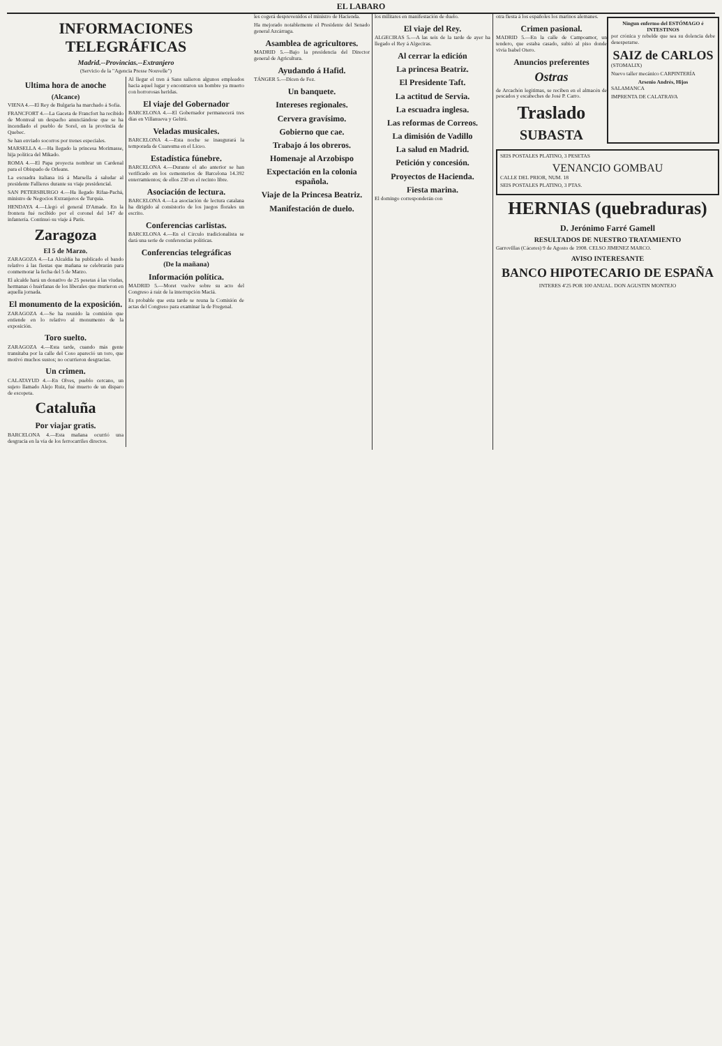EL LABARO
INFORMACIONES TELEGRÁFICAS
Madrid.--Provincias.--Extranjero
(Servicio de la "Agencia Presse Nouvelle")
Ultima hora de anoche
(Alcance)
VIENA 4.—El Rey de Bulgaria ha marchado á Sofía.
FRANCFORT 4.—La Gaceta de Francfort ha recibido de Montreal un despacho anunciándose que se ha incendiado el pueblo de Sorel, en la provincia de Quebec.
Se han enviado socorros por trenes especiales.
MARSELLA 4.—Ha llegado la princesa Morimasse, hija política del Mikado.
ROMA 4.—El Papa proyecta nombrar un Cardenal para el Obispado de Orleans.
La escuadra italiana irá á Marsella á saludar al presidente Fallieres durante su viaje presidencial.
SAN PETERSBURGO 4.—Ha llegado Rifaa-Pachá, ministro de Negocios Extranjeros de Turquía.
HENDAYA 4.—Llegó el general D'Amade. En la frontera fué recibido por el coronel del 147 de infantería. Continuó su viaje á París.
Zaragoza
El 5 de Marzo.
ZARAGOZA 4.—La Alcaldía ha publicado el bando relativo á las fiestas que mañana se celebrarán para conmemorar la fecha del 5 de Marzo.
El alcalde hará un donativo de 25 pesetas á las viudas, hermanas ó huérfanas de los liberales que murieron en aquella jornada.
El monumento de la exposición.
ZARAGOZA 4.—Se ha reunido la comisión que entiende en lo relativo al monumento de la exposición.
Toro suelto.
ZARAGOZA 4.—Esta tarde, cuando más gente transitaba por la calle del Coso apareció un toro, que motivó muchos sustos; no ocurrieron desgracias.
Un crimen.
CALATAYUD 4.—En Olves, pueblo cercano, un sujeto llamado Alejo Ruiz, fué muerto de un disparo de escopeta.
Cataluña
Por viajar gratis.
BARCELONA 4.—Esta mañana ocurrió una desgracia en la vía de los ferrocarriles directos.
Al llegar el tren á Sans salieron algunos empleados hacia aquel lugar y encontraron un hombre ya muerto con horrorosas heridas.
El viaje del Gobernador
BARCELONA 4.—El Gobernador permanecerá tres días en Villanueva y Geltrú.
Veladas musicales.
BARCELONA 4.—Esta noche se inaugurará la temporada de Cuaresma en el Liceo.
Estadística fúnebre.
BARCELONA 4.—Durante el año anterior se han verificado en los cementerios de Barcelona 14.392 enterramientos; de ellos 230 en el recinto libre.
Asociación de lectura.
BARCELONA 4.—La asociación de lectura catalana ha dirigido al consistorio de los juegos florales un escrito.
Conferencias carlistas.
BARCELONA 4.—En el Círculo tradicionalista se dará una serie de conferencias políticas.
Conferencias telegráficas
(De la mañana)
Información política.
MADRID 5.—Moret vuelve sobre su acto del Congreso á raíz de la interrupción Maciá.
Es probable que esta tarde se reuna la Comisión de actas del Congreso para examinar la de Fregenal.
les cogerá desprevenidos el ministro de Hacienda.
Ha mejorado notablemente el Presidente del Senado general Azcárraga.
Asamblea de agricultores.
MADRID 5.—Bajo la presidencia del Director general de Agricultura.
Ayudando á Hafid.
TÁNGER 5.—Dicen de Fez.
Un banquete.
Intereses regionales.
Cervera gravísimo.
Gobierno que cae.
Trabajo á los obreros.
Homenaje al Arzobispo
Expectación en la colonia española.
Viaje de la Princesa Beatriz.
Manifestación de duelo.
los militares en manifestación de duelo.
El viaje del Rey.
ALGECIRAS 5.—A las seis de la tarde de ayer ha llegado el Rey á Algeciras.
Al cerrar la edición
La princesa Beatriz.
El Presidente Taft.
La actitud de Servia.
La escuadra inglesa.
Las reformas de Correos.
La dimisión de Vadillo
La salud en Madrid.
Petición y concesión.
Proyectos de Hacienda.
Fiesta marina.
El domingo corresponderán con
otra fiesta á los españoles los marinos alemanes.
Crimen pasional.
MADRID 5.—En la calle de Campoamor, un tendero, que estaba casado, subió al piso donde vivía Isabel Otero.
Anuncios preferentes
Ostras
de Arcachón legítimas, se reciben en el almacén de pescados y escabeches de José P. Carro.
Traslado
SUBASTA
Ningun enfermo del ESTÓMAGO é INTESTINOS
por crónica y rebelde que sea su dolencia debe desesperarse.
SAIZ de CARLOS
(STOMALIX)
Nuevo taller mecánico CARPINTERÍA
Arsenio Andrés, Hijos
SALAMANCA
IMPRENTA DE CALATRAVA
SEIS POSTALES PLATINO, 3 PESETAS
VENANCIO GOMBAU
CALLE DEL PRIOR, NUM. 18
SEIS POSTALES PLATINO, 3 PTAS.
HERNIAS (quebraduras)
D. Jerónimo Farré Gamell
RESULTADOS DE NUESTRO TRATAMIENTO
Garrovillas (Cáceres) 9 de Agosto de 1908. CELSO JIMENEZ MARCO.
AVISO INTERESANTE
BANCO HIPOTECARIO DE ESPAÑA
INTERES 4'25 POR 100 ANUAL. DON AGUSTIN MONTEJO